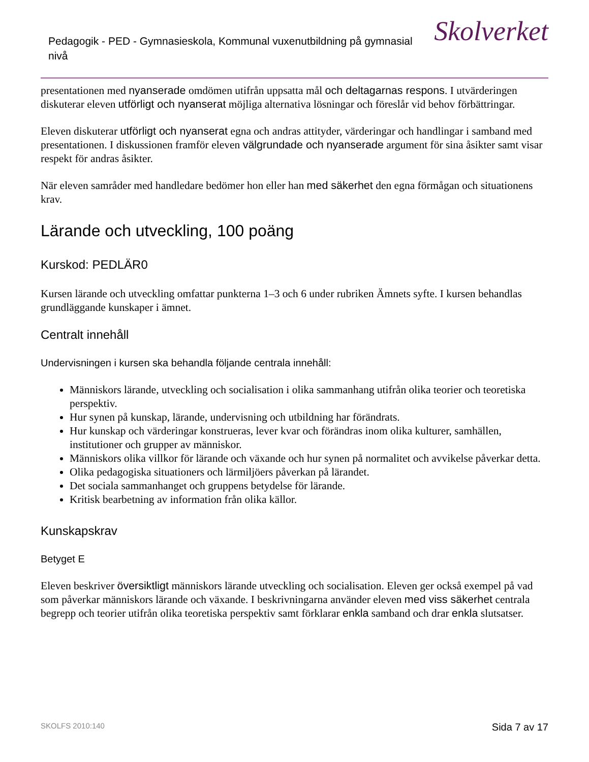Pedagogik - PED - Gymnasieskola, Kommunal vuxenutbildning på gymnasial nivå
Skolverket
presentationen med nyanserade omdömen utifrån uppsatta mål och deltagarnas respons. I utvärderingen diskuterar eleven utförligt och nyanserat möjliga alternativa lösningar och föreslår vid behov förbättringar.
Eleven diskuterar utförligt och nyanserat egna och andras attityder, värderingar och handlingar i samband med presentationen. I diskussionen framför eleven välgrundade och nyanserade argument för sina åsikter samt visar respekt för andras åsikter.
När eleven samråder med handledare bedömer hon eller han med säkerhet den egna förmågan och situationens krav.
Lärande och utveckling, 100 poäng
Kurskod: PEDLÄR0
Kursen lärande och utveckling omfattar punkterna 1–3 och 6 under rubriken Ämnets syfte. I kursen behandlas grundläggande kunskaper i ämnet.
Centralt innehåll
Undervisningen i kursen ska behandla följande centrala innehåll:
Människors lärande, utveckling och socialisation i olika sammanhang utifrån olika teorier och teoretiska perspektiv.
Hur synen på kunskap, lärande, undervisning och utbildning har förändrats.
Hur kunskap och värderingar konstrueras, lever kvar och förändras inom olika kulturer, samhällen, institutioner och grupper av människor.
Människors olika villkor för lärande och växande och hur synen på normalitet och avvikelse påverkar detta.
Olika pedagogiska situationers och lärmiljöers påverkan på lärandet.
Det sociala sammanhanget och gruppens betydelse för lärande.
Kritisk bearbetning av information från olika källor.
Kunskapskrav
Betyget E
Eleven beskriver översiktligt människors lärande utveckling och socialisation. Eleven ger också exempel på vad som påverkar människors lärande och växande. I beskrivningarna använder eleven med viss säkerhet centrala begrepp och teorier utifrån olika teoretiska perspektiv samt förklarar enkla samband och drar enkla slutsatser.
SKOLFS 2010:140 Sida 7 av 17